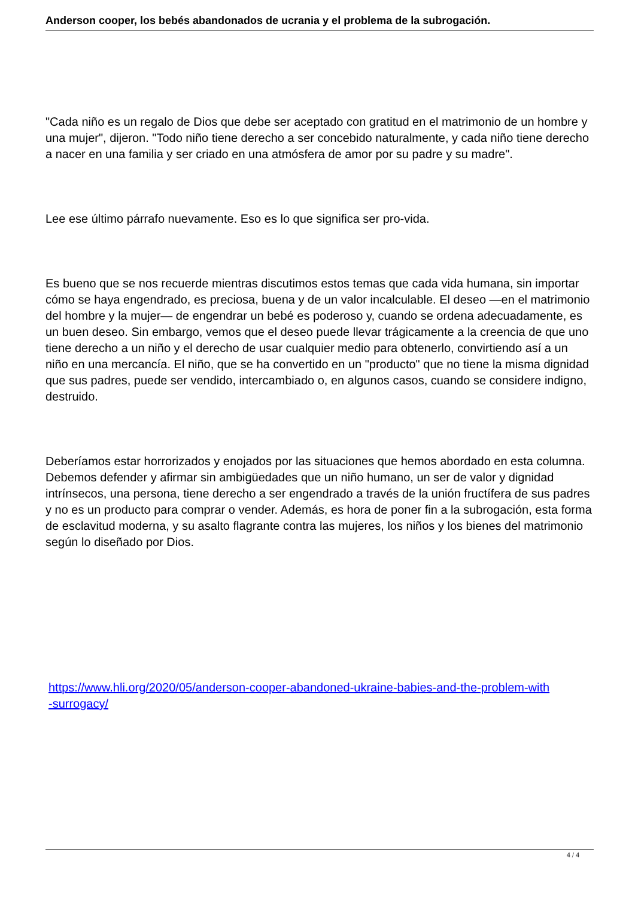Anderson cooper, los bebés abandonados de ucrania y el problema de la subrogación.
"Cada niño es un regalo de Dios que debe ser aceptado con gratitud en el matrimonio de un hombre y una mujer", dijeron. "Todo niño tiene derecho a ser concebido naturalmente, y cada niño tiene derecho a nacer en una familia y ser criado en una atmósfera de amor por su padre y su madre".
Lee ese último párrafo nuevamente. Eso es lo que significa ser pro-vida.
Es bueno que se nos recuerde mientras discutimos estos temas que cada vida humana, sin importar cómo se haya engendrado, es preciosa, buena y de un valor incalculable. El deseo —en el matrimonio del hombre y la mujer— de engendrar un bebé es poderoso y, cuando se ordena adecuadamente, es un buen deseo. Sin embargo, vemos que el deseo puede llevar trágicamente a la creencia de que uno tiene derecho a un niño y el derecho de usar cualquier medio para obtenerlo, convirtiendo así a un niño en una mercancía. El niño, que se ha convertido en un "producto" que no tiene la misma dignidad que sus padres, puede ser vendido, intercambiado o, en algunos casos, cuando se considere indigno, destruido.
Deberíamos estar horrorizados y enojados por las situaciones que hemos abordado en esta columna. Debemos defender y afirmar sin ambigüedades que un niño humano, un ser de valor y dignidad intrínsecos, una persona, tiene derecho a ser engendrado a través de la unión fructífera de sus padres y no es un producto para comprar o vender. Además, es hora de poner fin a la subrogación, esta forma de esclavitud moderna, y su asalto flagrante contra las mujeres, los niños y los bienes del matrimonio según lo diseñado por Dios.
https://www.hli.org/2020/05/anderson-cooper-abandoned-ukraine-babies-and-the-problem-with
-surrogacy/
4 / 4